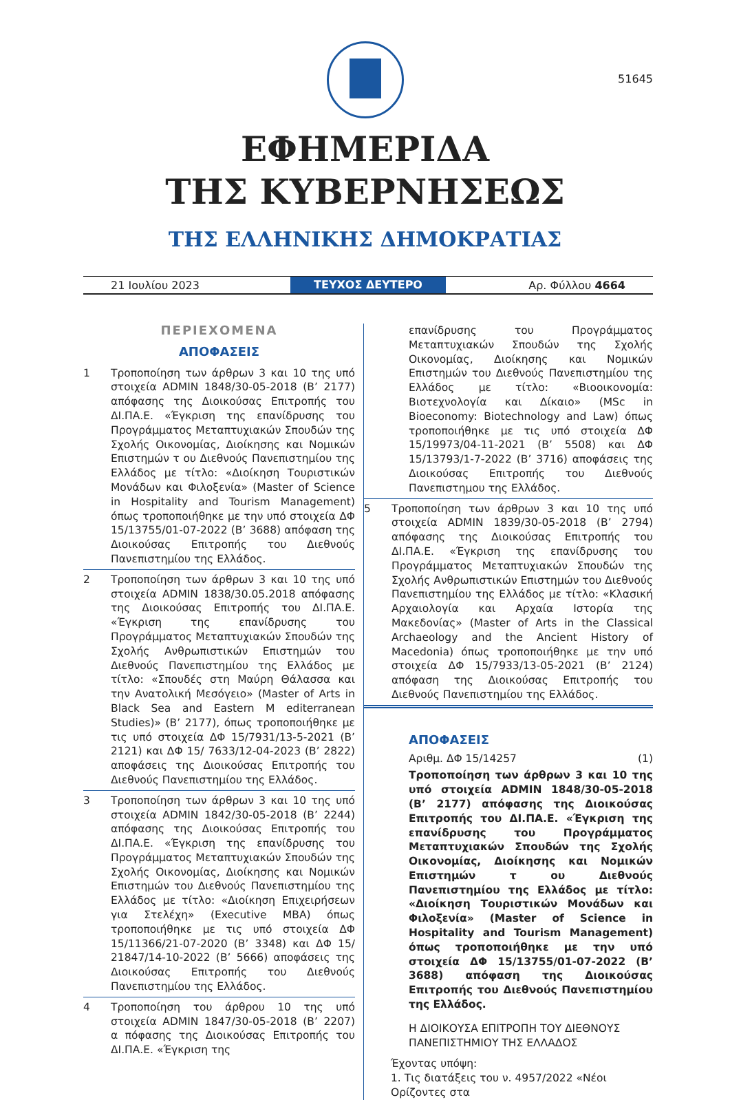51645
ΕΦΗΜΕΡΙΔΑ
ΤΗΣ ΚΥΒΕΡΝΗΣΕΩΣ
ΤΗΣ ΕΛΛΗΝΙΚΗΣ ΔΗΜΟΚΡΑΤΙΑΣ
21 Ιουλίου 2023 ΤΕΥΧΟΣ ΔΕΥΤΕΡΟ Αρ. Φύλλου 4664
ΠΕΡΙΕΧΟΜΕΝΑ
ΑΠΟΦΑΣΕΙΣ
1 Τροποποίηση των άρθρων 3 και 10 της υπό στοιχεία ADMIN 1848/30-05-2018 (Β’ 2177) απόφασης της Διοικούσας Επιτροπής του ΔΙ.ΠΑ.Ε. «Έγκριση της επανίδρυσης του Προγράμματος Μεταπτυχιακών Σπουδών της Σχολής Οικονομίας, Διοίκησης και Νομικών Επιστημών τ ου Διεθνούς Πανεπιστημίου της Ελλάδος με τίτλο: «Διοίκηση Τουριστικών Μονάδων και Φιλοξενία» (Master of Science in Hospitality and Tourism Management) όπως τροποποιήθηκε με την υπό στοιχεία ΔΦ 15/13755/01-07-2022 (Β’ 3688) απόφαση της Διοικούσας Επιτροπής του Διεθνούς Πανεπιστημίου της Ελλάδος.
2 Τροποποίηση των άρθρων 3 και 10 της υπό στοιχεία ADMIN 1838/30.05.2018 απόφασης της Διοικούσας Επιτροπής του ΔΙ.ΠΑ.Ε. «Έγκριση της επανίδρυσης του Προγράμματος Μεταπτυχιακών Σπουδών της Σχολής Ανθρωπιστικών Επιστημών του Διεθνούς Πανεπιστημίου της Ελλάδος με τίτλο: «Σπουδές στη Μαύρη Θάλασσα και την Ανατολική Μεσόγειο» (Master of Arts in Black Sea and Eastern M editerranean Studies)» (Β’ 2177), όπως τροποποιήθηκε με τις υπό στοιχεία ΔΦ 15/7931/13-5-2021 (Β’ 2121) και ΔΦ 15/ 7633/12-04-2023 (Β’ 2822) αποφάσεις της Διοικούσας Επιτροπής του Διεθνούς Πανεπιστημίου της Ελλάδος.
3 Τροποποίηση των άρθρων 3 και 10 της υπό στοιχεία ADMIN 1842/30-05-2018 (Β’ 2244) απόφασης της Διοικούσας Επιτροπής του ΔΙ.ΠΑ.Ε. «Έγκριση της επανίδρυσης του Προγράμματος Μεταπτυχιακών Σπουδών της Σχολής Οικονομίας, Διοίκησης και Νομικών Επιστημών του Διεθνούς Πανεπιστημίου της Ελλάδος με τίτλο: «Διοίκηση Επιχειρήσεων για Στελέχη» (Executive MBA) όπως τροποποιήθηκε με τις υπό στοιχεία ΔΦ 15/11366/21-07-2020 (Β’ 3348) και ΔΦ 15/ 21847/14-10-2022 (Β’ 5666) αποφάσεις της Διοικούσας Επιτροπής του Διεθνούς Πανεπιστημίου της Ελλάδος.
4 Τροποποίηση του άρθρου 10 της υπό στοιχεία ADMIN 1847/30-05-2018 (Β’ 2207) α πόφασης της Διοικούσας Επιτροπής του ΔΙ.ΠΑ.Ε. «Έγκριση της
επανίδρυσης του Προγράμματος Μεταπτυχιακών Σπουδών της Σχολής Οικονομίας, Διοίκησης και Νομικών Επιστημών του Διεθνούς Πανεπιστημίου της Ελλάδος με τίτλο: «Βιοοικονομία: Βιοτεχνολογία και Δίκαιο» (MSc in Bioeconomy: Biotechnology and Law) όπως τροποποιήθηκε με τις υπό στοιχεία ΔΦ 15/19973/04-11-2021 (Β’ 5508) και ΔΦ 15/13793/1-7-2022 (Β’ 3716) αποφάσεις της Διοικούσας Επιτροπής του Διεθνούς Πανεπιστημου της Ελλάδος.
5 Τροποποίηση των άρθρων 3 και 10 της υπό στοιχεία ADMIN 1839/30-05-2018 (Β’ 2794) απόφασης της Διοικούσας Επιτροπής του ΔΙ.ΠΑ.Ε. «Έγκριση της επανίδρυσης του Προγράμματος Μεταπτυχιακών Σπουδών της Σχολής Ανθρωπιστικών Επιστημών του Διεθνούς Πανεπιστημίου της Ελλάδος με τίτλο: «Κλασική Αρχαιολογία και Αρχαία Ιστορία της Μακεδονίας» (Master of Arts in the Classical Archaeology and the Ancient History of Macedonia) όπως τροποποιήθηκε με την υπό στοιχεία ΔΦ 15/7933/13-05-2021 (Β’ 2124) απόφαση της Διοικούσας Επιτροπής του Διεθνούς Πανεπιστημίου της Ελλάδος.
ΑΠΟΦΑΣΕΙΣ
Αριθμ. ΔΦ 15/14257 (1)
Τροποποίηση των άρθρων 3 και 10 της υπό στοιχεία ADMIN 1848/30-05-2018 (Β’ 2177) απόφασης της Διοικούσας Επιτροπής του ΔΙ.ΠΑ.Ε. «Έγκριση της επανίδρυσης του Προγράμματος Μεταπτυχιακών Σπουδών της Σχολής Οικονομίας, Διοίκησης και Νομικών Επιστημών τ ου Διεθνούς Πανεπιστημίου της Ελλάδος με τίτλο: «Διοίκηση Τουριστικών Μονάδων και Φιλοξενία» (Master of Science in Hospitality and Tourism Management) όπως τροποποιήθηκε με την υπό στοιχεία ΔΦ 15/13755/01-07-2022 (Β’ 3688) απόφαση της Διοικούσας Επιτροπής του Διεθνούς Πανεπιστημίου της Ελλάδος.
Η ΔΙΟΙΚΟΥΣΑ ΕΠΙΤΡΟΠΗ ΤΟΥ ΔΙΕΘΝΟΥΣ
ΠΑΝΕΠΙΣΤΗΜΙΟΥ ΤΗΣ ΕΛΛΑΔΟΣ
Έχοντας υπόψη:
1. Τις διατάξεις του ν. 4957/2022 «Νέοι Ορίζοντες στα